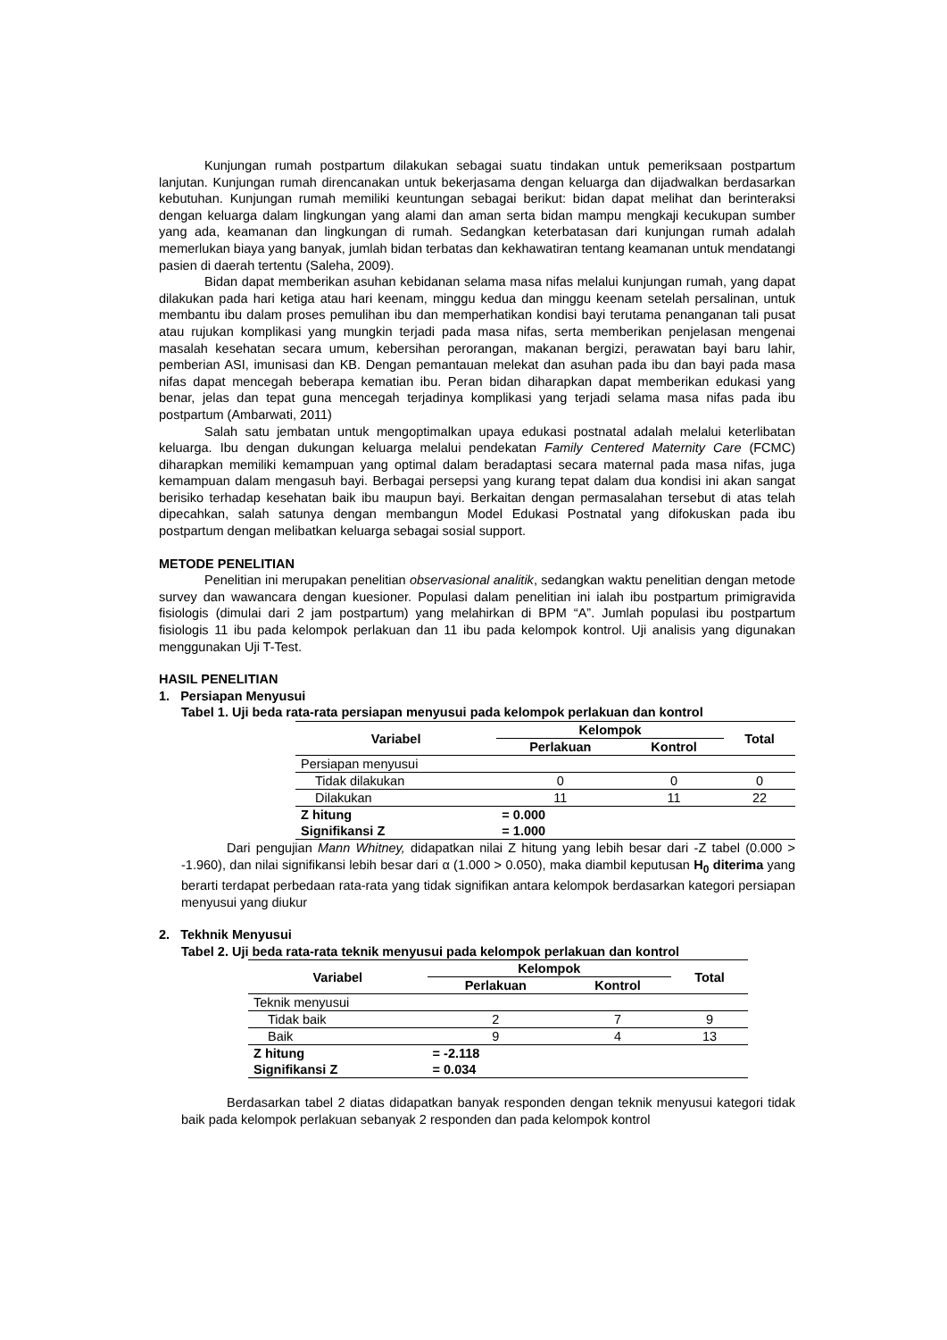Kunjungan rumah postpartum dilakukan sebagai suatu tindakan untuk pemeriksaan postpartum lanjutan. Kunjungan rumah direncanakan untuk bekerjasama dengan keluarga dan dijadwalkan berdasarkan kebutuhan. Kunjungan rumah memiliki keuntungan sebagai berikut: bidan dapat melihat dan berinteraksi dengan keluarga dalam lingkungan yang alami dan aman serta bidan mampu mengkaji kecukupan sumber yang ada, keamanan dan lingkungan di rumah. Sedangkan keterbatasan dari kunjungan rumah adalah memerlukan biaya yang banyak, jumlah bidan terbatas dan kekhawatiran tentang keamanan untuk mendatangi pasien di daerah tertentu (Saleha, 2009).
Bidan dapat memberikan asuhan kebidanan selama masa nifas melalui kunjungan rumah, yang dapat dilakukan pada hari ketiga atau hari keenam, minggu kedua dan minggu keenam setelah persalinan, untuk membantu ibu dalam proses pemulihan ibu dan memperhatikan kondisi bayi terutama penanganan tali pusat atau rujukan komplikasi yang mungkin terjadi pada masa nifas, serta memberikan penjelasan mengenai masalah kesehatan secara umum, kebersihan perorangan, makanan bergizi, perawatan bayi baru lahir, pemberian ASI, imunisasi dan KB. Dengan pemantauan melekat dan asuhan pada ibu dan bayi pada masa nifas dapat mencegah beberapa kematian ibu. Peran bidan diharapkan dapat memberikan edukasi yang benar, jelas dan tepat guna mencegah terjadinya komplikasi yang terjadi selama masa nifas pada ibu postpartum (Ambarwati, 2011)
Salah satu jembatan untuk mengoptimalkan upaya edukasi postnatal adalah melalui keterlibatan keluarga. Ibu dengan dukungan keluarga melalui pendekatan Family Centered Maternity Care (FCMC) diharapkan memiliki kemampuan yang optimal dalam beradaptasi secara maternal pada masa nifas, juga kemampuan dalam mengasuh bayi. Berbagai persepsi yang kurang tepat dalam dua kondisi ini akan sangat berisiko terhadap kesehatan baik ibu maupun bayi. Berkaitan dengan permasalahan tersebut di atas telah dipecahkan, salah satunya dengan membangun Model Edukasi Postnatal yang difokuskan pada ibu postpartum dengan melibatkan keluarga sebagai sosial support.
METODE PENELITIAN
Penelitian ini merupakan penelitian observasional analitik, sedangkan waktu penelitian dengan metode survey dan wawancara dengan kuesioner. Populasi dalam penelitian ini ialah ibu postpartum primigravida fisiologis (dimulai dari 2 jam postpartum) yang melahirkan di BPM “A”. Jumlah populasi ibu postpartum fisiologis 11 ibu pada kelompok perlakuan dan 11 ibu pada kelompok kontrol. Uji analisis yang digunakan menggunakan Uji T-Test.
HASIL PENELITIAN
1. Persiapan Menyusui
Tabel 1. Uji beda rata-rata persiapan menyusui pada kelompok perlakuan dan kontrol
| Variabel | Kelompok | | Total |
| --- | --- | --- | --- |
| | Perlakuan | Kontrol | |
| Persiapan menyusui | | | |
| Tidak dilakukan | 0 | 0 | 0 |
| Dilakukan | 11 | 11 | 22 |
| Z hitung | = 0.000 | | |
| Signifikansi Z | = 1.000 | | |
Dari pengujian Mann Whitney, didapatkan nilai Z hitung yang lebih besar dari -Z tabel (0.000 > -1.960), dan nilai signifikansi lebih besar dari α (1.000 > 0.050), maka diambil keputusan H<sub>0</sub> diterima yang berarti terdapat perbedaan rata-rata yang tidak signifikan antara kelompok berdasarkan kategori persiapan menyusui yang diukur
2. Tekhnik Menyusui
Tabel 2. Uji beda rata-rata teknik menyusui pada kelompok perlakuan dan kontrol
| Variabel | Kelompok | | Total |
| --- | --- | --- | --- |
| | Perlakuan | Kontrol | |
| Teknik menyusui | | | |
| Tidak baik | 2 | 7 | 9 |
| Baik | 9 | 4 | 13 |
| Z hitung | = -2.118 | | |
| Signifikansi Z | = 0.034 | | |
Berdasarkan tabel 2 diatas didapatkan banyak responden dengan teknik menyusui kategori tidak baik pada kelompok perlakuan sebanyak 2 responden dan pada kelompok kontrol